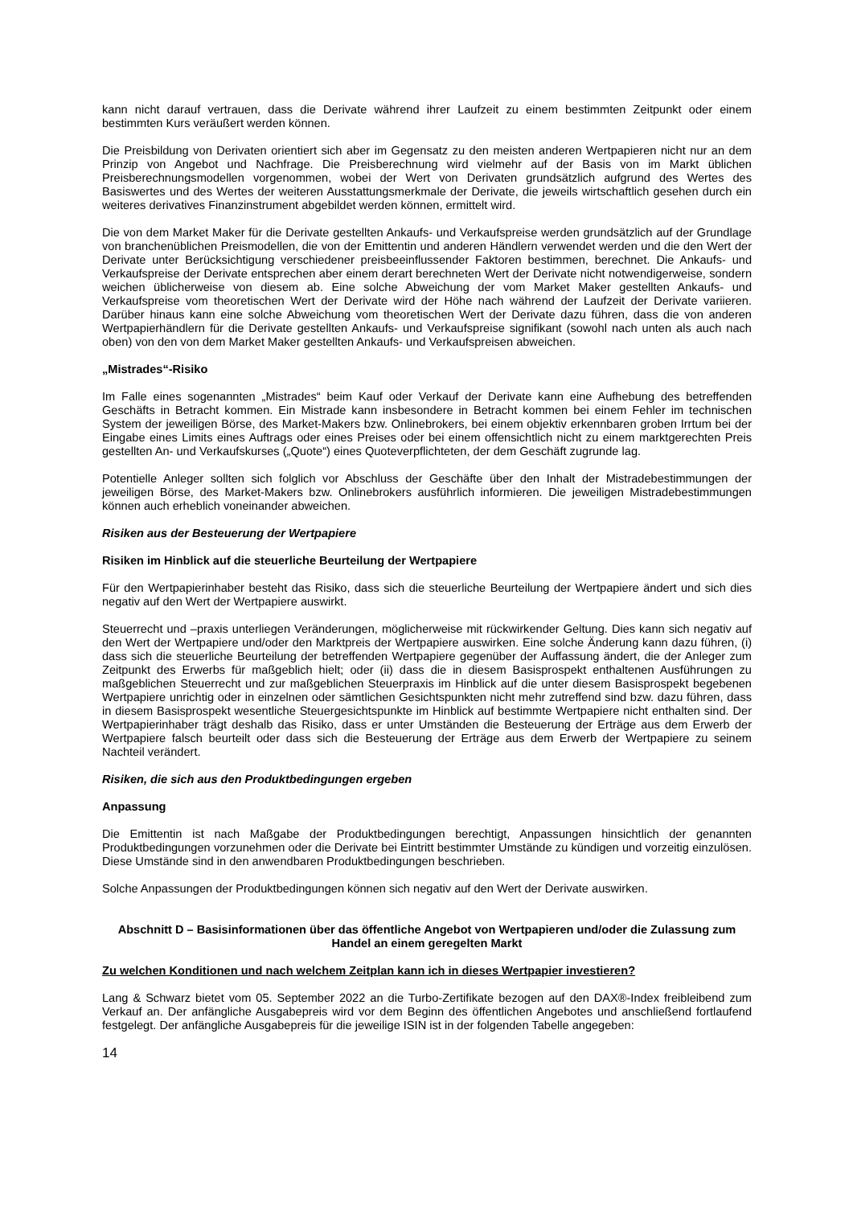kann nicht darauf vertrauen, dass die Derivate während ihrer Laufzeit zu einem bestimmten Zeitpunkt oder einem bestimmten Kurs veräußert werden können.
Die Preisbildung von Derivaten orientiert sich aber im Gegensatz zu den meisten anderen Wertpapieren nicht nur an dem Prinzip von Angebot und Nachfrage. Die Preisberechnung wird vielmehr auf der Basis von im Markt üblichen Preisberechnungsmodellen vorgenommen, wobei der Wert von Derivaten grundsätzlich aufgrund des Wertes des Basiswertes und des Wertes der weiteren Ausstattungsmerkmale der Derivate, die jeweils wirtschaftlich gesehen durch ein weiteres derivatives Finanzinstrument abgebildet werden können, ermittelt wird.
Die von dem Market Maker für die Derivate gestellten Ankaufs- und Verkaufspreise werden grundsätzlich auf der Grundlage von branchenüblichen Preismodellen, die von der Emittentin und anderen Händlern verwendet werden und die den Wert der Derivate unter Berücksichtigung verschiedener preisbeeinflussender Faktoren bestimmen, berechnet. Die Ankaufs- und Verkaufspreise der Derivate entsprechen aber einem derart berechneten Wert der Derivate nicht notwendigerweise, sondern weichen üblicherweise von diesem ab. Eine solche Abweichung der vom Market Maker gestellten Ankaufs- und Verkaufspreise vom theoretischen Wert der Derivate wird der Höhe nach während der Laufzeit der Derivate variieren. Darüber hinaus kann eine solche Abweichung vom theoretischen Wert der Derivate dazu führen, dass die von anderen Wertpapierhändlern für die Derivate gestellten Ankaufs- und Verkaufspreise signifikant (sowohl nach unten als auch nach oben) von den von dem Market Maker gestellten Ankaufs- und Verkaufspreisen abweichen.
„Mistrades“-Risiko
Im Falle eines sogenannten „Mistrades“ beim Kauf oder Verkauf der Derivate kann eine Aufhebung des betreffenden Geschäfts in Betracht kommen. Ein Mistrade kann insbesondere in Betracht kommen bei einem Fehler im technischen System der jeweiligen Börse, des Market-Makers bzw. Onlinebrokers, bei einem objektiv erkennbaren groben Irrtum bei der Eingabe eines Limits eines Auftrags oder eines Preises oder bei einem offensichtlich nicht zu einem marktgerechten Preis gestellten An- und Verkaufskurses („Quote“) eines Quoteverpflichteten, der dem Geschäft zugrunde lag.
Potentielle Anleger sollten sich folglich vor Abschluss der Geschäfte über den Inhalt der Mistradebestimmungen der jeweiligen Börse, des Market-Makers bzw. Onlinebrokers ausführlich informieren. Die jeweiligen Mistradebestimmungen können auch erheblich voneinander abweichen.
Risiken aus der Besteuerung der Wertpapiere
Risiken im Hinblick auf die steuerliche Beurteilung der Wertpapiere
Für den Wertpapierinhaber besteht das Risiko, dass sich die steuerliche Beurteilung der Wertpapiere ändert und sich dies negativ auf den Wert der Wertpapiere auswirkt.
Steuerrecht und –praxis unterliegen Veränderungen, möglicherweise mit rückwirkender Geltung. Dies kann sich negativ auf den Wert der Wertpapiere und/oder den Marktpreis der Wertpapiere auswirken. Eine solche Änderung kann dazu führen, (i) dass sich die steuerliche Beurteilung der betreffenden Wertpapiere gegenüber der Auffassung ändert, die der Anleger zum Zeitpunkt des Erwerbs für maßgeblich hielt; oder (ii) dass die in diesem Basisprospekt enthaltenen Ausführungen zu maßgeblichen Steuerrecht und zur maßgeblichen Steuerpraxis im Hinblick auf die unter diesem Basisprospekt begebenen Wertpapiere unrichtig oder in einzelnen oder sämtlichen Gesichtspunkten nicht mehr zutreffend sind bzw. dazu führen, dass in diesem Basisprospekt wesentliche Steuergesichtspunkte im Hinblick auf bestimmte Wertpapiere nicht enthalten sind. Der Wertpapierinhaber trägt deshalb das Risiko, dass er unter Umständen die Besteuerung der Erträge aus dem Erwerb der Wertpapiere falsch beurteilt oder dass sich die Besteuerung der Erträge aus dem Erwerb der Wertpapiere zu seinem Nachteil verändert.
Risiken, die sich aus den Produktbedingungen ergeben
Anpassung
Die Emittentin ist nach Maßgabe der Produktbedingungen berechtigt, Anpassungen hinsichtlich der genannten Produktbedingungen vorzunehmen oder die Derivate bei Eintritt bestimmter Umstände zu kündigen und vorzeitig einzulösen. Diese Umstände sind in den anwendbaren Produktbedingungen beschrieben.
Solche Anpassungen der Produktbedingungen können sich negativ auf den Wert der Derivate auswirken.
Abschnitt D – Basisinformationen über das öffentliche Angebot von Wertpapieren und/oder die Zulassung zum Handel an einem geregelten Markt
Zu welchen Konditionen und nach welchem Zeitplan kann ich in dieses Wertpapier investieren?
Lang & Schwarz bietet vom 05. September 2022 an die Turbo-Zertifikate bezogen auf den DAX®-Index freibleibend zum Verkauf an. Der anfängliche Ausgabepreis wird vor dem Beginn des öffentlichen Angebotes und anschließend fortlaufend festgelegt. Der anfängliche Ausgabepreis für die jeweilige ISIN ist in der folgenden Tabelle angegeben:
14